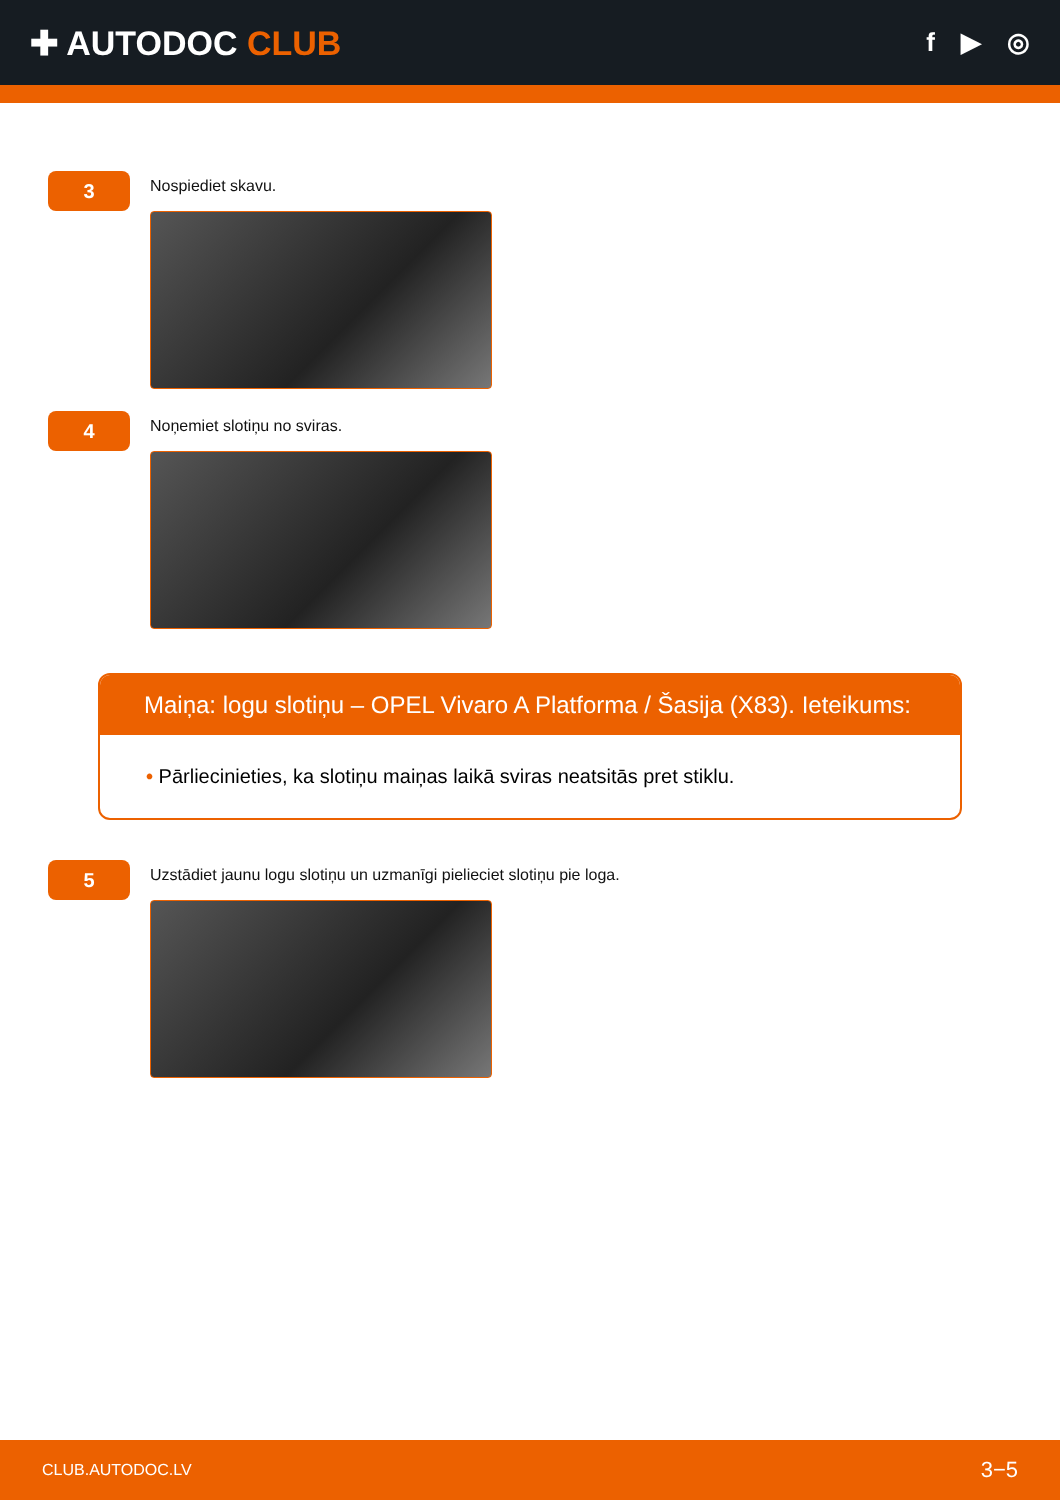✚ AUTODOC CLUB
f ▶ ◎
3
Nospiediet skavu.
4
Noņemiet slotiņu no sviras.
Maiņa: logu slotiņu – OPEL Vivaro A Platforma / Šasija (X83). Ieteikums:
• Pārliecinieties, ka slotiņu maiņas laikā sviras neatsitās pret stiklu.
5
Uzstādiet jaunu logu slotiņu un uzmanīgi pielieciet slotiņu pie loga.
CLUB.AUTODOC.LV 3−5